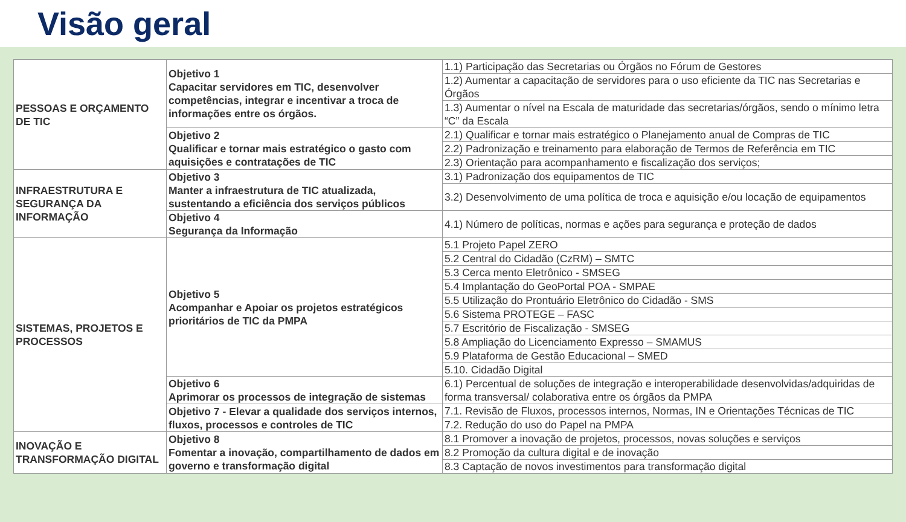Visão geral
| PESSOAS E ORÇAMENTO DE TIC | Objetivo 1 Capacitar servidores em TIC, desenvolver competências, integrar e incentivar a troca de informações entre os órgãos. | 1.1) Participação das Secretarias ou Órgãos no Fórum de Gestores |
| | | 1.2) Aumentar a capacitação de servidores para o uso eficiente da TIC nas Secretarias e Órgãos |
| | | 1.3) Aumentar o nível na Escala de maturidade das secretarias/órgãos, sendo o mínimo letra “C” da Escala |
| | Objetivo 2 Qualificar e tornar mais estratégico o gasto com aquisições e contratações de TIC | 2.1) Qualificar e tornar mais estratégico o Planejamento anual de Compras de TIC |
| | | 2.2) Padronização e treinamento para elaboração de Termos de Referência em TIC |
| | | 2.3) Orientação para acompanhamento e fiscalização dos serviços; |
| INFRAESTRUTURA E SEGURANÇA DA INFORMAÇÃO | Objetivo 3 Manter a infraestrutura de TIC atualizada, sustentando a eficiência dos serviços públicos | 3.1) Padronização dos equipamentos de TIC |
| | | 3.2) Desenvolvimento de uma política de troca e aquisição e/ou locação de equipamentos |
| | Objetivo 4 Segurança da Informação | 4.1) Número de políticas, normas e ações para segurança e proteção de dados |
| SISTEMAS, PROJETOS E PROCESSOS | Objetivo 5 Acompanhar e Apoiar os projetos estratégicos prioritários de TIC da PMPA | 5.1 Projeto Papel ZERO |
| | | 5.2 Central do Cidadão (CzRM) – SMTC |
| | | 5.3 Cerca mento Eletrônico - SMSEG |
| | | 5.4 Implantação do GeoPortal POA - SMPAE |
| | | 5.5 Utilização do Prontuário Eletrônico do Cidadão - SMS |
| | | 5.6 Sistema PROTEGE – FASC |
| | | 5.7 Escritório de Fiscalização - SMSEG |
| | | 5.8 Ampliação do Licenciamento Expresso – SMAMUS |
| | | 5.9 Plataforma de Gestão Educacional – SMED |
| | | 5.10. Cidadão Digital |
| | Objetivo 6 Aprimorar os processos de integração de sistemas | 6.1) Percentual de soluções de integração e interoperabilidade desenvolvidas/adquiridas de forma transversal/ colaborativa entre os órgãos da PMPA |
| | Objetivo 7 - Elevar a qualidade dos serviços internos, fluxos, processos e controles de TIC | 7.1. Revisão de Fluxos, processos internos, Normas, IN e Orientações Técnicas de TIC |
| | | 7.2. Redução do uso do Papel na PMPA |
| INOVAÇÃO E TRANSFORMAÇÃO DIGITAL | Objetivo 8 Fomentar a inovação, compartilhamento de dados em governo e transformação digital | 8.1 Promover a inovação de projetos, processos, novas soluções e serviços |
| | | 8.2 Promoção da cultura digital e de inovação |
| | | 8.3 Captação de novos investimentos para transformação digital |